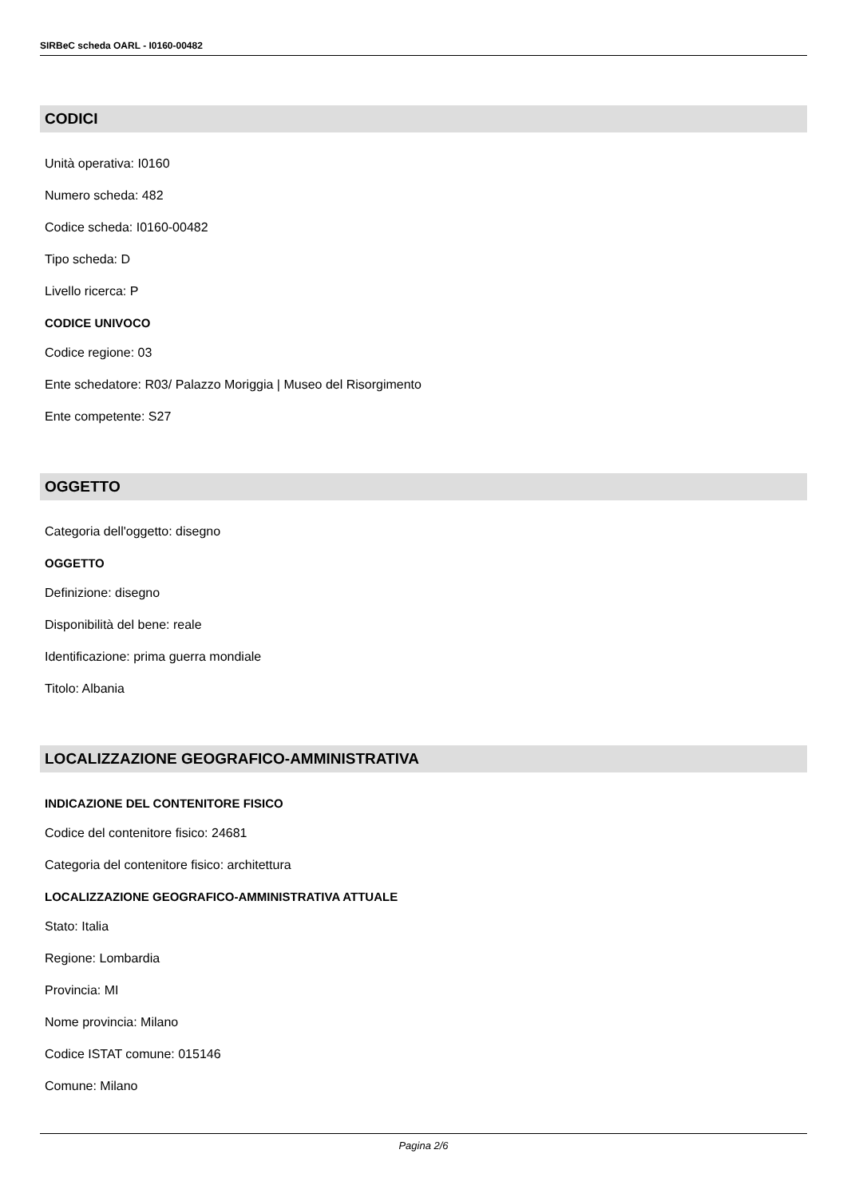SIRBeC scheda OARL - I0160-00482
CODICI
Unità operativa: I0160
Numero scheda: 482
Codice scheda: I0160-00482
Tipo scheda: D
Livello ricerca: P
CODICE UNIVOCO
Codice regione: 03
Ente schedatore: R03/ Palazzo Moriggia | Museo del Risorgimento
Ente competente: S27
OGGETTO
Categoria dell'oggetto: disegno
OGGETTO
Definizione: disegno
Disponibilità del bene: reale
Identificazione: prima guerra mondiale
Titolo: Albania
LOCALIZZAZIONE GEOGRAFICO-AMMINISTRATIVA
INDICAZIONE DEL CONTENITORE FISICO
Codice del contenitore fisico: 24681
Categoria del contenitore fisico: architettura
LOCALIZZAZIONE GEOGRAFICO-AMMINISTRATIVA ATTUALE
Stato: Italia
Regione: Lombardia
Provincia: MI
Nome provincia: Milano
Codice ISTAT comune: 015146
Comune: Milano
Pagina 2/6